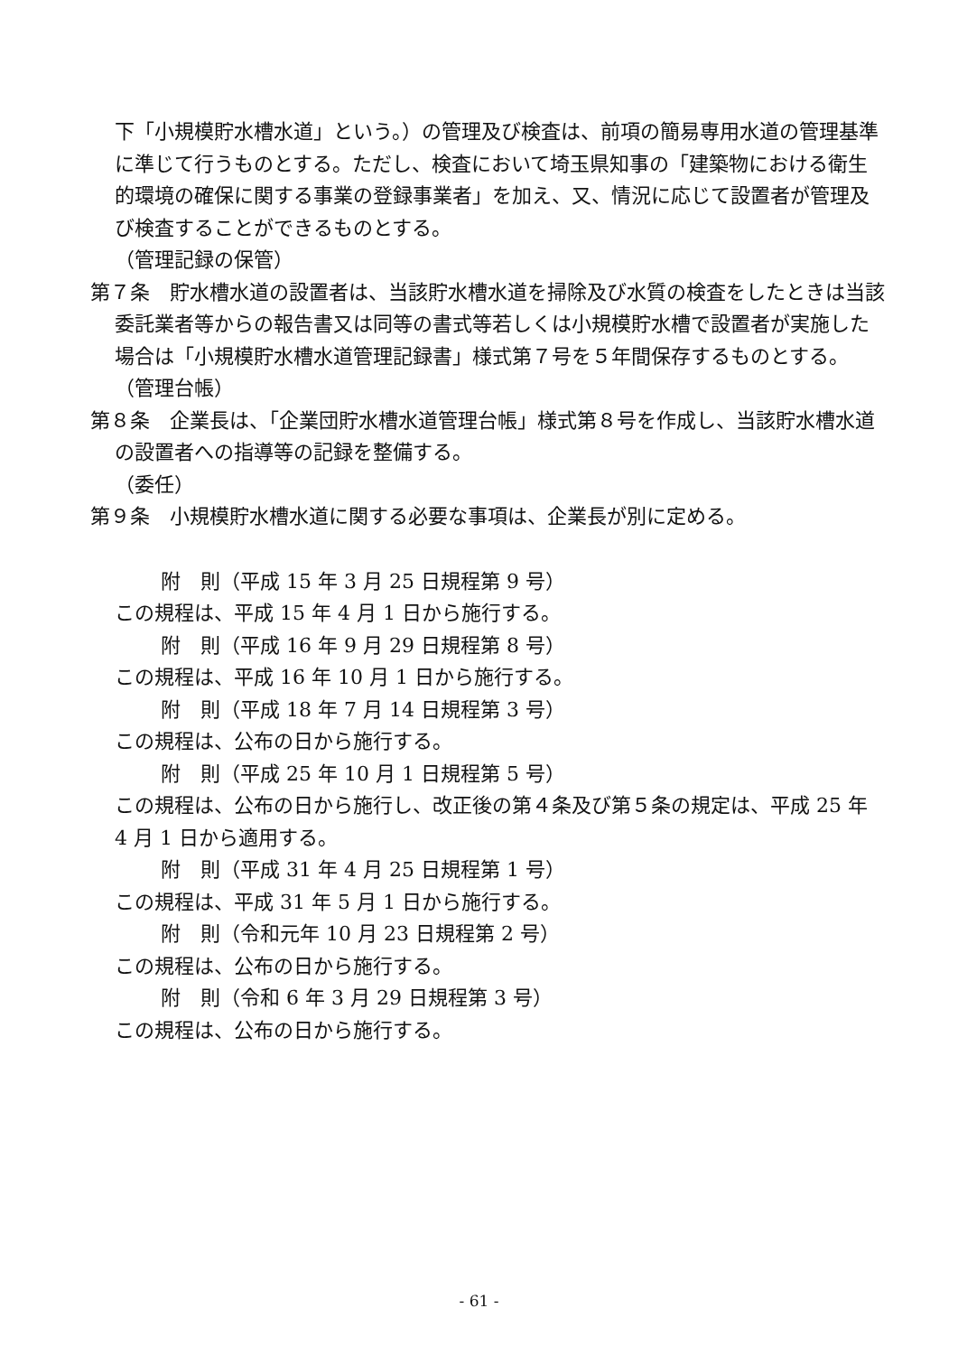下「小規模貯水槽水道」という。）の管理及び検査は、前項の簡易専用水道の管理基準に準じて行うものとする。ただし、検査において埼玉県知事の「建築物における衛生的環境の確保に関する事業の登録事業者」を加え、又、情況に応じて設置者が管理及び検査することができるものとする。
（管理記録の保管）
第７条　貯水槽水道の設置者は、当該貯水槽水道を掃除及び水質の検査をしたときは当該委託業者等からの報告書又は同等の書式等若しくは小規模貯水槽で設置者が実施した場合は「小規模貯水槽水道管理記録書」様式第７号を５年間保存するものとする。
（管理台帳）
第８条　企業長は、「企業団貯水槽水道管理台帳」様式第８号を作成し、当該貯水槽水道の設置者への指導等の記録を整備する。
（委任）
第９条　小規模貯水槽水道に関する必要な事項は、企業長が別に定める。
附　則（平成 15 年 3 月 25 日規程第 9 号）
この規程は、平成 15 年 4 月 1 日から施行する。
附　則（平成 16 年 9 月 29 日規程第 8 号）
この規程は、平成 16 年 10 月 1 日から施行する。
附　則（平成 18 年 7 月 14 日規程第 3 号）
この規程は、公布の日から施行する。
附　則（平成 25 年 10 月 1 日規程第 5 号）
この規程は、公布の日から施行し、改正後の第４条及び第５条の規定は、平成 25 年 4 月 1 日から適用する。
附　則（平成 31 年 4 月 25 日規程第 1 号）
この規程は、平成 31 年 5 月 1 日から施行する。
附　則（令和元年 10 月 23 日規程第 2 号）
この規程は、公布の日から施行する。
附　則（令和 6 年 3 月 29 日規程第 3 号）
この規程は、公布の日から施行する。
- 61 -